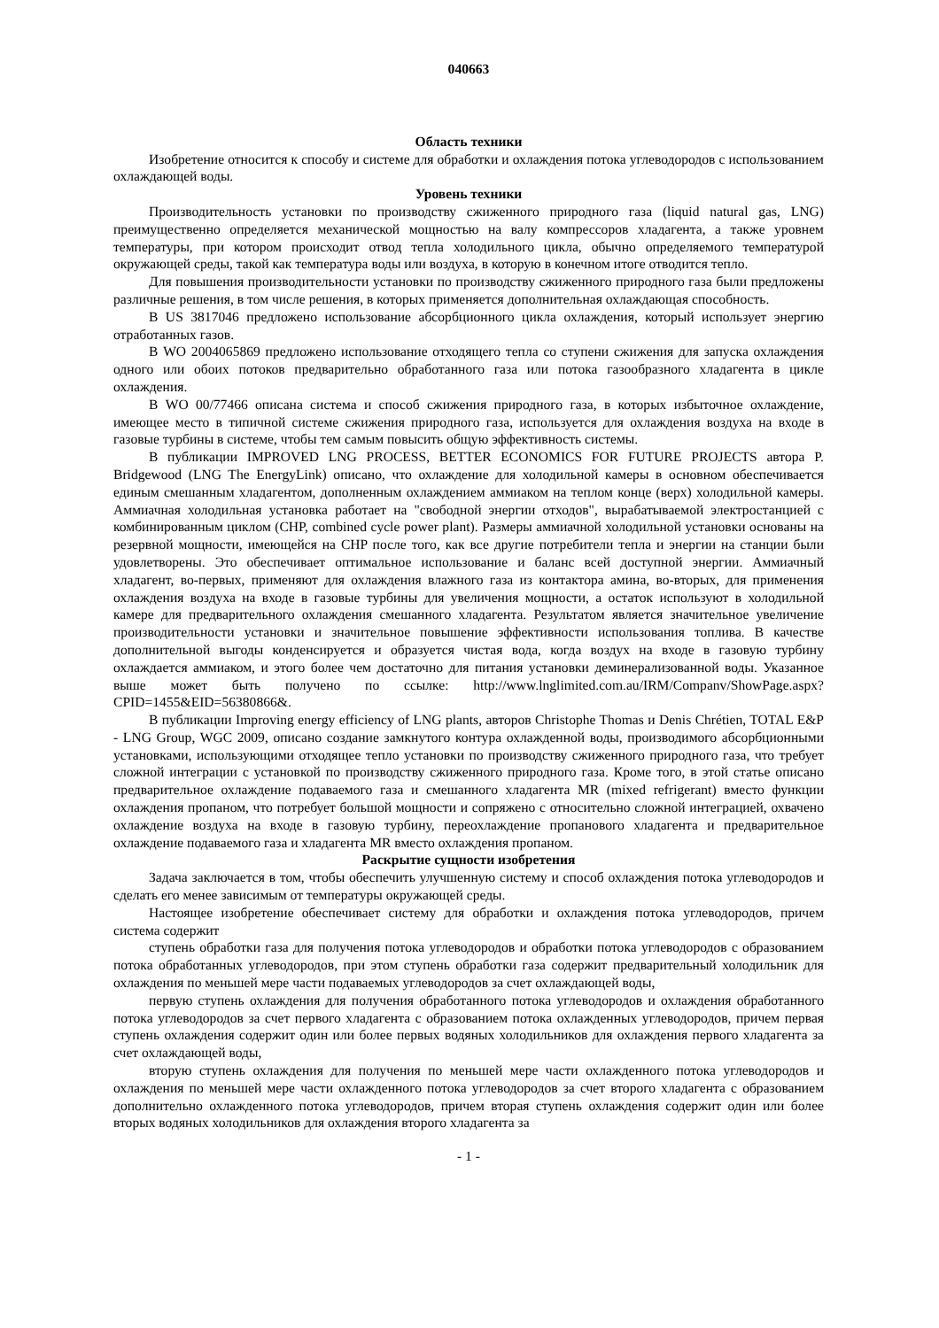040663
Область техники
Изобретение относится к способу и системе для обработки и охлаждения потока углеводородов с использованием охлаждающей воды.
Уровень техники
Производительность установки по производству сжиженного природного газа (liquid natural gas, LNG) преимущественно определяется механической мощностью на валу компрессоров хладагента, а также уровнем температуры, при котором происходит отвод тепла холодильного цикла, обычно определяемого температурой окружающей среды, такой как температура воды или воздуха, в которую в конечном итоге отводится тепло.
Для повышения производительности установки по производству сжиженного природного газа были предложены различные решения, в том числе решения, в которых применяется дополнительная охлаждающая способность.
В US 3817046 предложено использование абсорбционного цикла охлаждения, который использует энергию отработанных газов.
В WO 2004065869 предложено использование отходящего тепла со ступени сжижения для запуска охлаждения одного или обоих потоков предварительно обработанного газа или потока газообразного хладагента в цикле охлаждения.
В WO 00/77466 описана система и способ сжижения природного газа, в которых избыточное охлаждение, имеющее место в типичной системе сжижения природного газа, используется для охлаждения воздуха на входе в газовые турбины в системе, чтобы тем самым повысить общую эффективность системы.
В публикации IMPROVED LNG PROCESS, BETTER ECONOMICS FOR FUTURE PROJECTS автора P. Bridgewood (LNG The EnergyLink) описано, что охлаждение для холодильной камеры в основном обеспечивается единым смешанным хладагентом, дополненным охлаждением аммиаком на теплом конце (верх) холодильной камеры. Аммиачная холодильная установка работает на "свободной энергии отходов", вырабатываемой электростанцией с комбинированным циклом (CHP, combined cycle power plant). Размеры аммиачной холодильной установки основаны на резервной мощности, имеющейся на CHP после того, как все другие потребители тепла и энергии на станции были удовлетворены. Это обеспечивает оптимальное использование и баланс всей доступной энергии. Аммиачный хладагент, во-первых, применяют для охлаждения влажного газа из контактора амина, во-вторых, для применения охлаждения воздуха на входе в газовые турбины для увеличения мощности, а остаток используют в холодильной камере для предварительного охлаждения смешанного хладагента. Результатом является значительное увеличение производительности установки и значительное повышение эффективности использования топлива. В качестве дополнительной выгоды конденсируется и образуется чистая вода, когда воздух на входе в газовую турбину охлаждается аммиаком, и этого более чем достаточно для питания установки деминерализованной воды. Указанное выше может быть получено по ссылке: http://www.lnglimited.com.au/IRM/Companv/ShowPage.aspx?CPID=1455&EID=56380866&.
В публикации Improving energy efficiency of LNG plants, авторов Christophe Thomas и Denis Chrétien, TOTAL E&P - LNG Group, WGC 2009, описано создание замкнутого контура охлажденной воды, производимого абсорбционными установками, использующими отходящее тепло установки по производству сжиженного природного газа, что требует сложной интеграции с установкой по производству сжиженного природного газа. Кроме того, в этой статье описано предварительное охлаждение подаваемого газа и смешанного хладагента MR (mixed refrigerant) вместо функции охлаждения пропаном, что потребует большой мощности и сопряжено с относительно сложной интеграцией, охвачено охлаждение воздуха на входе в газовую турбину, переохлаждение пропанового хладагента и предварительное охлаждение подаваемого газа и хладагента MR вместо охлаждения пропаном.
Раскрытие сущности изобретения
Задача заключается в том, чтобы обеспечить улучшенную систему и способ охлаждения потока углеводородов и сделать его менее зависимым от температуры окружающей среды.
Настоящее изобретение обеспечивает систему для обработки и охлаждения потока углеводородов, причем система содержит
ступень обработки газа для получения потока углеводородов и обработки потока углеводородов с образованием потока обработанных углеводородов, при этом ступень обработки газа содержит предварительный холодильник для охлаждения по меньшей мере части подаваемых углеводородов за счет охлаждающей воды,
первую ступень охлаждения для получения обработанного потока углеводородов и охлаждения обработанного потока углеводородов за счет первого хладагента с образованием потока охлажденных углеводородов, причем первая ступень охлаждения содержит один или более первых водяных холодильников для охлаждения первого хладагента за счет охлаждающей воды,
вторую ступень охлаждения для получения по меньшей мере части охлажденного потока углеводородов и охлаждения по меньшей мере части охлажденного потока углеводородов за счет второго хладагента с образованием дополнительно охлажденного потока углеводородов, причем вторая ступень охлаждения содержит один или более вторых водяных холодильников для охлаждения второго хладагента за
- 1 -